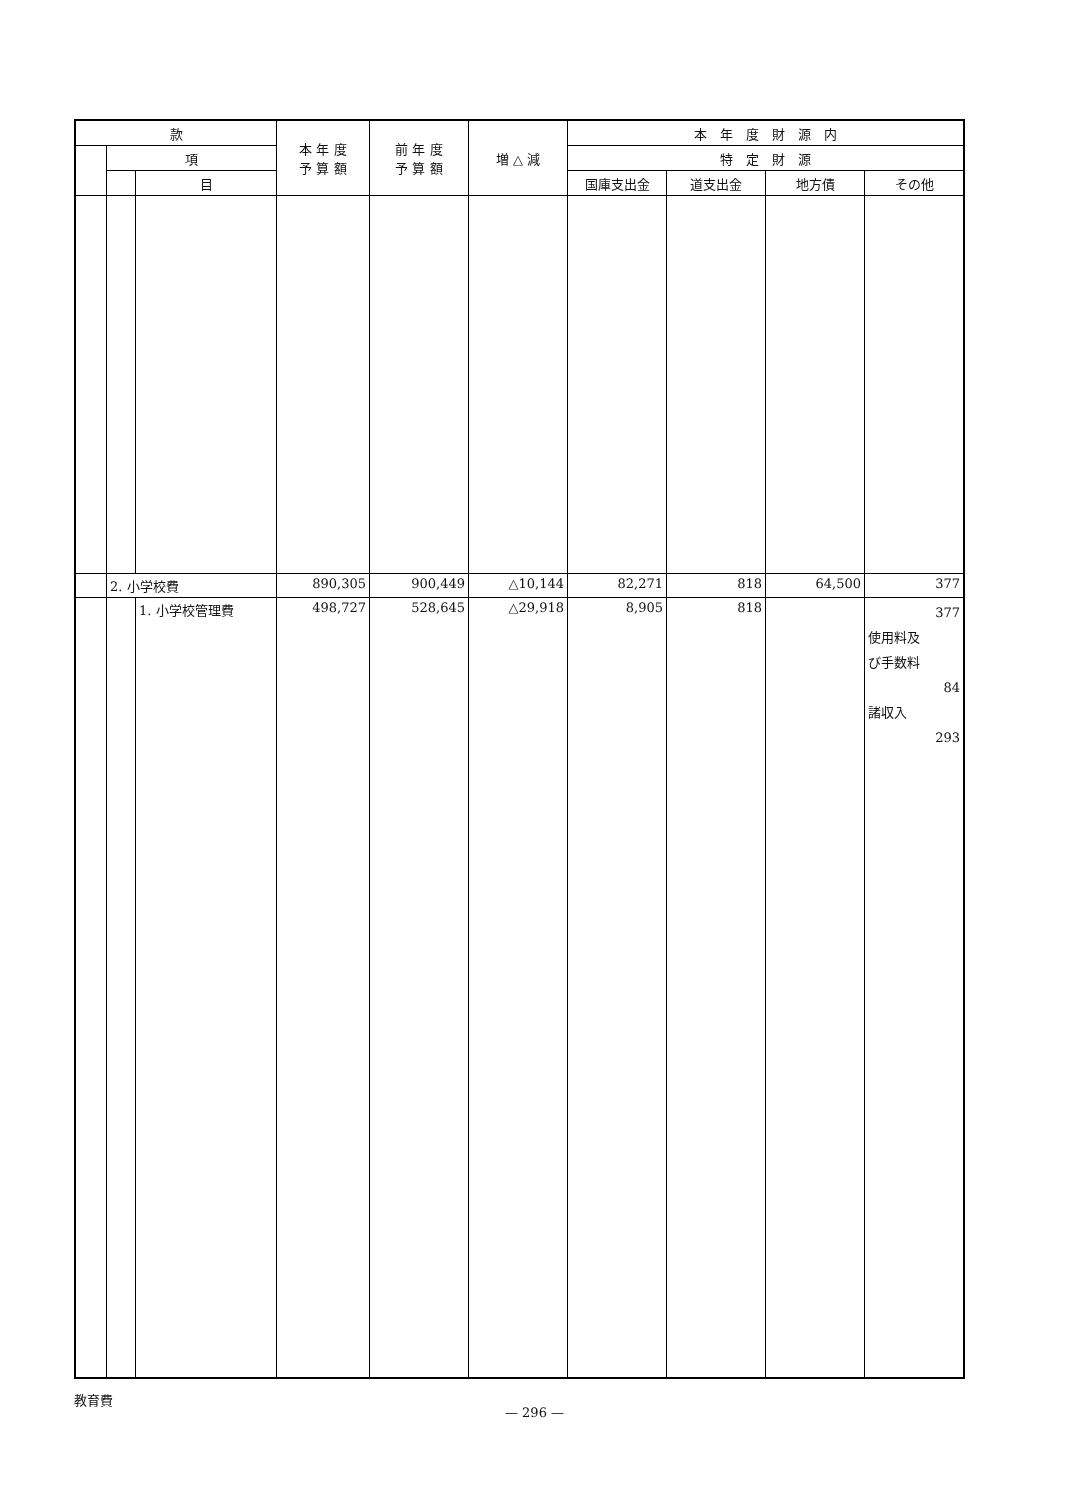| 款 | | | 本 年 度 予 算 額 | 前 年 度 予 算 額 | 増 △ 減 | 本 年 度 財 源 内 | | | |
| --- | --- | --- | --- | --- | --- | --- | --- | --- | --- |
| | 項 | | | | | 特 定 財 源 | | | |
| | | 目 | | | | 国庫支出金 | 道支出金 | 地方債 | その他 |
| | 2. 小学校費 | | 890,305 | 900,449 | △10,144 | 82,271 | 818 | 64,500 | 377 |
| | | 1. 小学校管理費 | 498,727 | 528,645 | △29,918 | 8,905 | 818 | | 377 使用料及 び手数料 84 諸収入 293 |
教育費
— 296 —